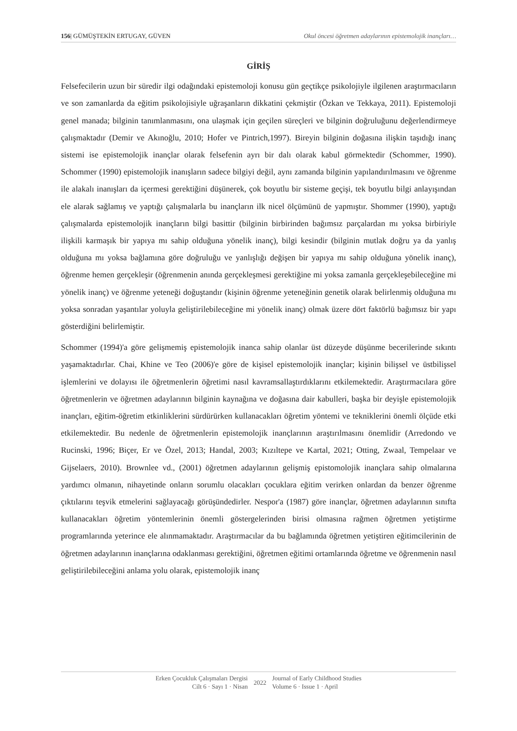156| GÜMÜŞTEKİN ERTUGAY, GÜVEN Okul öncesi öğretmen adaylarının epistemolojik inançları…
GİRİŞ
Felsefecilerin uzun bir süredir ilgi odağındaki epistemoloji konusu gün geçtikçe psikolojiyle ilgilenen araştırmacıların ve son zamanlarda da eğitim psikolojisiyle uğraşanların dikkatini çekmiştir (Özkan ve Tekkaya, 2011). Epistemoloji genel manada; bilginin tanımlanmasını, ona ulaşmak için geçilen süreçleri ve bilginin doğruluğunu değerlendirmeye çalışmaktadır (Demir ve Akınoğlu, 2010; Hofer ve Pintrich,1997). Bireyin bilginin doğasına ilişkin taşıdığı inanç sistemi ise epistemolojik inançlar olarak felsefenin ayrı bir dalı olarak kabul görmektedir (Schommer, 1990). Schommer (1990) epistemolojik inanışların sadece bilgiyi değil, aynı zamanda bilginin yapılandırılmasını ve öğrenme ile alakalı inanışları da içermesi gerektiğini düşünerek, çok boyutlu bir sisteme geçişi, tek boyutlu bilgi anlayışından ele alarak sağlamış ve yaptığı çalışmalarla bu inançların ilk nicel ölçümünü de yapmıştır. Shommer (1990), yaptığı çalışmalarda epistemolojik inançların bilgi basittir (bilginin birbirinden bağımsız parçalardan mı yoksa birbiriyle ilişkili karmaşık bir yapıya mı sahip olduğuna yönelik inanç), bilgi kesindir (bilginin mutlak doğru ya da yanlış olduğuna mı yoksa bağlamına göre doğruluğu ve yanlışlığı değişen bir yapıya mı sahip olduğuna yönelik inanç), öğrenme hemen gerçekleşir (öğrenmenin anında gerçekleşmesi gerektiğine mi yoksa zamanla gerçekleşebileceğine mi yönelik inanç) ve öğrenme yeteneği doğuştandır (kişinin öğrenme yeteneğinin genetik olarak belirlenmiş olduğuna mı yoksa sonradan yaşantılar yoluyla geliştirilebileceğine mi yönelik inanç) olmak üzere dört faktörlü bağımsız bir yapı gösterdiğini belirlemiştir.
Schommer (1994)'a göre gelişmemiş epistemolojik inanca sahip olanlar üst düzeyde düşünme becerilerinde sıkıntı yaşamaktadırlar. Chai, Khine ve Teo (2006)'e göre de kişisel epistemolojik inançlar; kişinin bilişsel ve üstbilişsel işlemlerini ve dolayısı ile öğretmenlerin öğretimi nasıl kavramsallaştırdıklarını etkilemektedir. Araştırmacılara göre öğretmenlerin ve öğretmen adaylarının bilginin kaynağına ve doğasına dair kabulleri, başka bir deyişle epistemolojik inançları, eğitim-öğretim etkinliklerini sürdürürken kullanacakları öğretim yöntemi ve tekniklerini önemli ölçüde etki etkilemektedir. Bu nedenle de öğretmenlerin epistemolojik inançlarının araştırılmasını önemlidir (Arredondo ve Rucinski, 1996; Biçer, Er ve Özel, 2013; Handal, 2003; Kızıltepe ve Kartal, 2021; Otting, Zwaal, Tempelaar ve Gijselaers, 2010). Brownlee vd., (2001) öğretmen adaylarının gelişmiş epistomolojik inançlara sahip olmalarına yardımcı olmanın, nihayetinde onların sorumlu olacakları çocuklara eğitim verirken onlardan da benzer öğrenme çıktılarını teşvik etmelerini sağlayacağı görüşündedirler. Nespor'a (1987) göre inançlar, öğretmen adaylarının sınıfta kullanacakları öğretim yöntemlerinin önemli göstergelerinden birisi olmasına rağmen öğretmen yetiştirme programlarında yeterince ele alınmamaktadır. Araştırmacılar da bu bağlamında öğretmen yetiştiren eğitimcilerinin de öğretmen adaylarının inançlarına odaklanması gerektiğini, öğretmen eğitimi ortamlarında öğretme ve öğrenmenin nasıl geliştirilebileceğini anlama yolu olarak, epistemolojik inanç
Erken Çocukluk Çalışmaları Dergisi
Cilt 6 · Sayı 1 · Nisan
2022
Journal of Early Childhood Studies
Volume 6 · Issue 1 · April